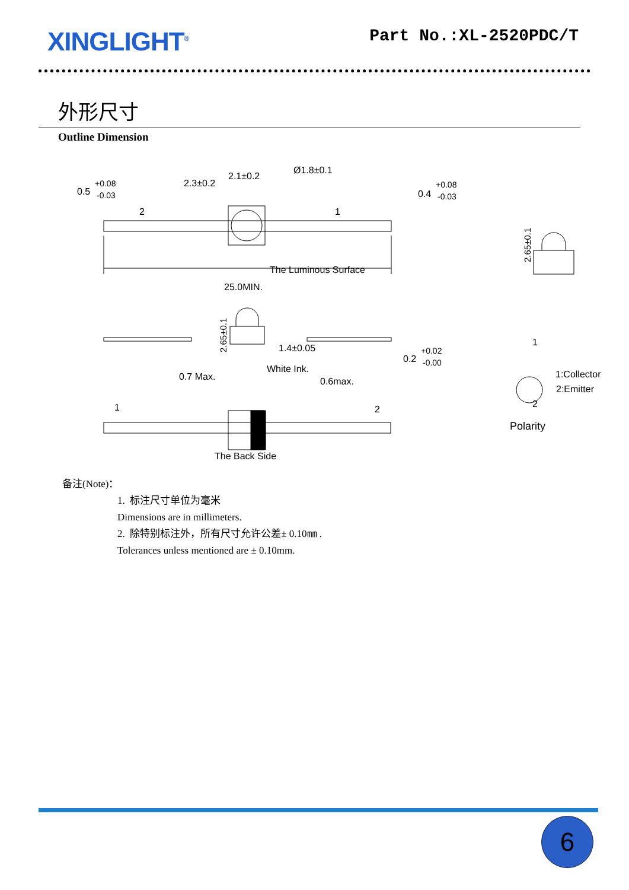XINGLIGHT<sup>®</sup>
Part No.:XL-2520PDC/T
外形尺寸
Outline Dimension
0.5
+0.08
-0.03
2.3±0.2
2.1±0.2
Ø1.8±0.1
0.4
+0.08
-0.03
2
1
The Luminous Surface
25.0MIN.
2.65±0.1
1.4±0.05
0.2
+0.02
-0.00
2.65±0.1
0.7 Max.
White Ink.
0.6max.
1
2
The Back Side
1
1:Collector
2:Emitter
2
Polarity
备注(Note)：
1. 标注尺寸单位为毫米
Dimensions are in millimeters.
2. 除特别标注外，所有尺寸允许公差± 0.10㎜ .
Tolerances unless mentioned are ± 0.10mm.
6